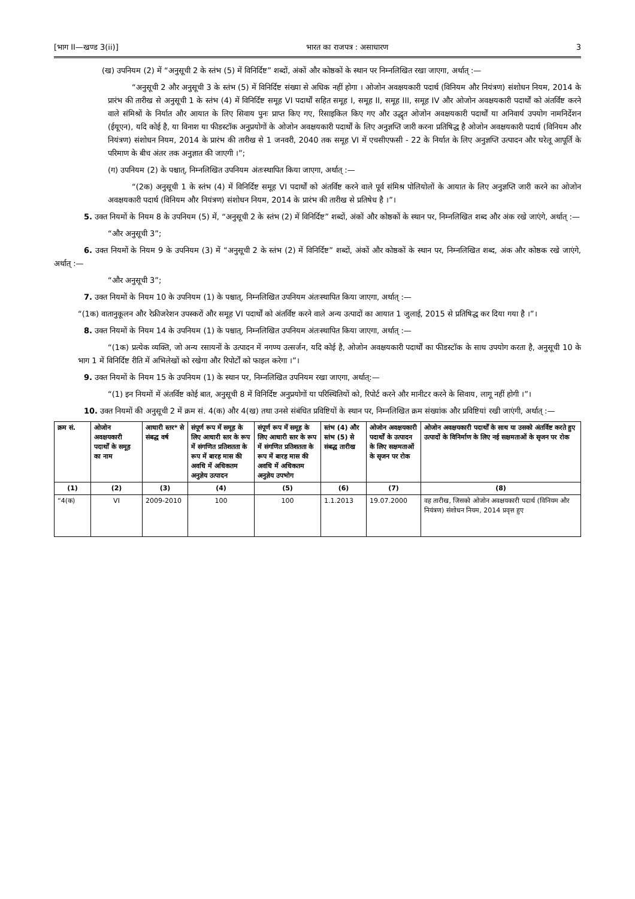[भाग II—खण्ड 3(ii)] भारत का राजपत्र : असाधारण 3
(ख) उपनियम (2) में “अनुसूची 2 के स्तंभ (5) में विनिर्दिष्ट” शब्दों, अंकों और कोष्ठकों के स्थान पर निम्नलिखित रखा जाएगा, अर्थात् :—
“अनुसूची 2 और अनुसूची 3 के स्तंभ (5) में विनिर्दिष्ट संख्या से अधिक नहीं होगा । ओजोन अवक्षयकारी पदार्थ (विनियम और नियंत्रण) संशोधन नियम, 2014 के प्रारंभ की तारीख से अनुसूची 1 के स्तंभ (4) में विनिर्दिष्ट समूह VI पदार्थों सहित समूह I, समूह II, समूह III, समूह IV और ओजोन अवक्षयकारी पदार्थों को अंतर्विष्ट करने वाले संमिश्रों के निर्यात और आयात के लिए सिवाय पुनः प्राप्त किए गए, रिसाइकिल किए गए और उद्धृत ओजोन अवक्षयकारी पदार्थों या अनिवार्य उपयोग नामनिर्देशन (ईयूएन), यदि कोई है, या विनाश या फीडस्टॉक अनुप्रयोगों के ओजोन अवक्षयकारी पदार्थों के लिए अनुज्ञप्ति जारी करना प्रतिषिद्ध है ओजोन अवक्षयकारी पदार्थ (विनियम और नियंत्रण) संशोधन नियम, 2014 के प्रारंभ की तारीख से 1 जनवरी, 2040 तक समूह VI में एचसीएफसी - 22 के निर्यात के लिए अनुज्ञप्ति उत्पादन और घरेलू आपूर्ति के परिमाण के बीच अंतर तक अनुज्ञात की जाएगी ।”;
(ग) उपनियम (2) के पश्चात्, निम्नलिखित उपनियम अंतःस्थापित किया जाएगा, अर्थात् :—
“(2क) अनुसूची 1 के स्तंभ (4) में विनिर्दिष्ट समूह VI पदार्थों को अंतर्विष्ट करने वाले पूर्व संमिश्र पोलियोलों के आयात के लिए अनुज्ञप्ति जारी करने का ओजोन अवक्षयकारी पदार्थ (विनियम और नियंत्रण) संशोधन नियम, 2014 के प्रारंभ की तारीख से प्रतिषेध है ।”।
5. उक्त नियमों के नियम 8 के उपनियम (5) में, “अनुसूची 2 के स्तंभ (2) में विनिर्दिष्ट” शब्दों, अंकों और कोष्ठकों के स्थान पर, निम्नलिखित शब्द और अंक रखे जाएंगे, अर्थात् :—
“और अनुसूची 3”;
6. उक्त नियमों के नियम 9 के उपनियम (3) में “अनुसूची 2 के स्तंभ (2) में विनिर्दिष्ट” शब्दों, अंकों और कोष्ठकों के स्थान पर, निम्नलिखित शब्द, अंक और कोष्ठक रखे जाएंगे, अर्थात् :—
“और अनुसूची 3”;
7. उक्त नियमों के नियम 10 के उपनियम (1) के पश्चात्, निम्नलिखित उपनियम अंतःस्थापित किया जाएगा, अर्थात् :—
“(1क) वातानुकूलन और रेफ्रीजरेशन उपस्करों और समूह VI पदार्थों को अंतर्विष्ट करने वाले अन्य उत्पादों का आयात 1 जुलाई, 2015 से प्रतिषिद्ध कर दिया गया है ।”।
8. उक्त नियमों के नियम 14 के उपनियम (1) के पश्चात्, निम्नलिखित उपनियम अंतःस्थापित किया जाएगा, अर्थात् :—
“(1क) प्रत्येक व्यक्ति, जो अन्य रसायनों के उत्पादन में नगण्य उत्सर्जन, यदि कोई है, ओजोन अवक्षयकारी पदार्थों का फीडस्टॉक के साथ उपयोग करता है, अनुसूची 10 के भाग 1 में विनिर्दिष्ट रीति में अभिलेखों को रखेगा और रिपोर्टों को फाइल करेगा ।”।
9. उक्त नियमों के नियम 15 के उपनियम (1) के स्थान पर, निम्नलिखित उपनियम रखा जाएगा, अर्थात्:—
“(1) इन नियमों में अंतर्विष्ट कोई बात, अनुसूची 8 में विनिर्दिष्ट अनुप्रयोगों या परिस्थितियों को, रिपोर्ट करने और मानीटर करने के सिवाय, लागू नहीं होगी ।”।
10. उक्त नियमों की अनुसूची 2 में क्रम सं. 4(क) और 4(ख) तथा उनसे संबंधित प्रविष्टियों के स्थान पर, निम्नलिखित क्रम संख्यांक और प्रविष्टियां रखी जाएंगी, अर्थात् :—
| क्रम सं. | ओजोन अवक्षयकारी पदार्थों के समूह का नाम | आधारी स्तर* से संबद्ध वर्ष | संपूर्ण रूप में समूह के लिए आधारी स्तर के रूप में संगणित प्रतिशतता के रूप में बारह मास की अवधि में अधिकतम अनुज्ञेय उत्पादन | संपूर्ण रूप में समूह के लिए आधारी स्तर के रूप में संगणित प्रतिशतता के रूप में बारह मास की अवधि में अधिकतम अनुज्ञेय उपभोग | स्तंभ (4) और स्तंभ (5) से संबद्ध तारीख | ओजोन अवक्षयकारी पदार्थों के उत्पादन के लिए सक्षमताओं के सृजन पर रोक | ओजोन अवक्षयकारी पदार्थों के साथ या उसको अंतर्विष्ट करते हुए उत्पादों के विनिर्माण के लिए नई सक्षमताओं के सृजन पर रोक |
| --- | --- | --- | --- | --- | --- | --- | --- |
| (1) | (2) | (3) | (4) | (5) | (6) | (7) | (8) |
| “4(क) | VI | 2009-2010 | 100 | 100 | 1.1.2013 | 19.07.2000 | वह तारीख, जिसको ओजोन अवक्षयकारी पदार्थ (विनियम और नियंत्रण) संशोधन नियम, 2014 प्रवृत्त हुए |